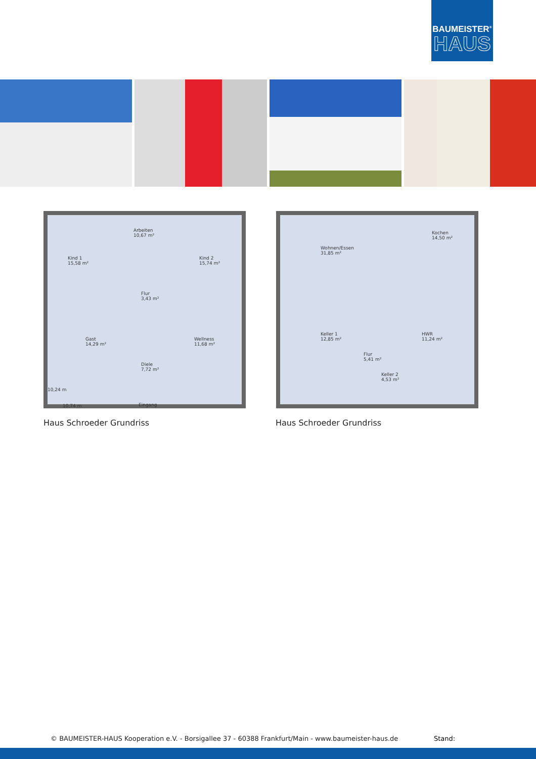BAUMEISTER<sup>®</sup>
HAUS
Kind 1
15,58 m²
Arbeiten
10,67 m²
Kind 2
15,74 m²
Flur
3,43 m²
Gast
14,29 m²
Wellness
11,68 m²
Diele
7,72 m²
10,24 m
10,74 m Eingang
Wohnen/Essen
31,85 m²
Kochen
14,50 m²
Keller 1
12,85 m²
Flur
5,41 m²
HWR
11,24 m²
Keller 2
4,53 m²
Haus Schroeder Grundriss Haus Schroeder Grundriss
© BAUMEISTER-HAUS Kooperation e.V. - Borsigallee 37 - 60388 Frankfurt/Main - www.baumeister-haus.de
Stand: